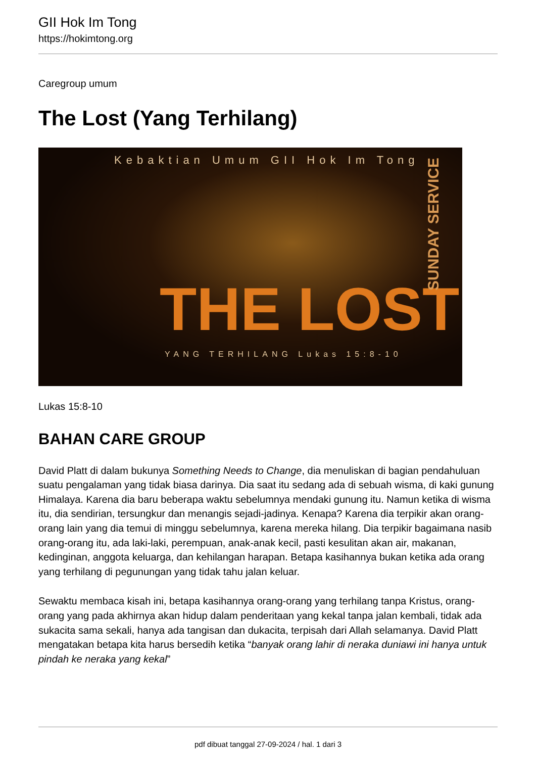GII Hok Im Tong
https://hokimtong.org
Caregroup umum
The Lost (Yang Terhilang)
Kebaktian Umum GII Hok Im Tong
THE LOST
YANG TERHILANG Lukas 15:8-10
SUNDAY SERVICE
Lukas 15:8-10
BAHAN CARE GROUP
David Platt di dalam bukunya Something Needs to Change, dia menuliskan di bagian pendahuluan suatu pengalaman yang tidak biasa darinya. Dia saat itu sedang ada di sebuah wisma, di kaki gunung Himalaya. Karena dia baru beberapa waktu sebelumnya mendaki gunung itu. Namun ketika di wisma itu, dia sendirian, tersungkur dan menangis sejadi-jadinya. Kenapa? Karena dia terpikir akan orang-orang lain yang dia temui di minggu sebelumnya, karena mereka hilang. Dia terpikir bagaimana nasib orang-orang itu, ada laki-laki, perempuan, anak-anak kecil, pasti kesulitan akan air, makanan, kedinginan, anggota keluarga, dan kehilangan harapan. Betapa kasihannya bukan ketika ada orang yang terhilang di pegunungan yang tidak tahu jalan keluar.
Sewaktu membaca kisah ini, betapa kasihannya orang-orang yang terhilang tanpa Kristus, orang-orang yang pada akhirnya akan hidup dalam penderitaan yang kekal tanpa jalan kembali, tidak ada sukacita sama sekali, hanya ada tangisan dan dukacita, terpisah dari Allah selamanya. David Platt mengatakan betapa kita harus bersedih ketika “banyak orang lahir di neraka duniawi ini hanya untuk pindah ke neraka yang kekal”
pdf dibuat tanggal 27-09-2024 / hal. 1 dari 3